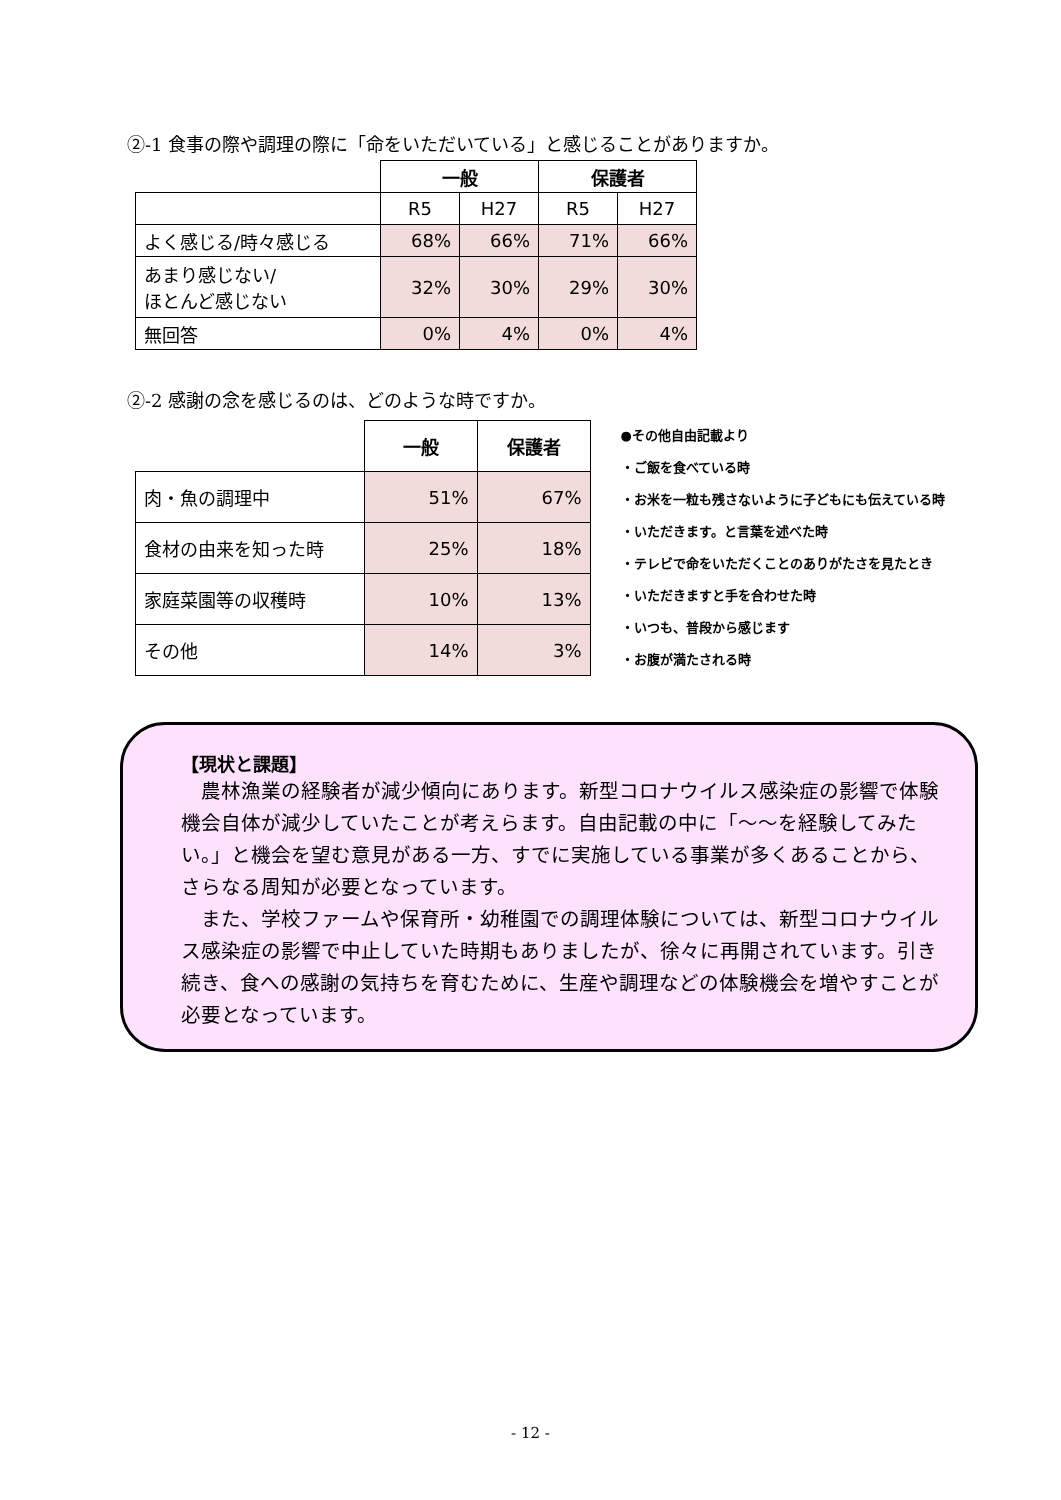②-1 食事の際や調理の際に「命をいただいている」と感じることがありますか。
| | 一般 | | 保護者 | |
| | R5 | H27 | R5 | H27 |
| よく感じる/時々感じる | 68% | 66% | 71% | 66% |
| あまり感じない/ ほとんど感じない | 32% | 30% | 29% | 30% |
| 無回答 | 0% | 4% | 0% | 4% |
②-2 感謝の念を感じるのは、どのような時ですか。
| | 一般 | 保護者 |
| 肉・魚の調理中 | 51% | 67% |
| 食材の由来を知った時 | 25% | 18% |
| 家庭菜園等の収穫時 | 10% | 13% |
| その他 | 14% | 3% |
●その他自由記載より
・ご飯を食べている時
・お米を一粒も残さないように子どもにも伝えている時
・いただきます。と言葉を述べた時
・テレビで命をいただくことのありがたさを見たとき
・いただきますと手を合わせた時
・いつも、普段から感じます
・お腹が満たされる時
【現状と課題】
農林漁業の経験者が減少傾向にあります。新型コロナウイルス感染症の影響で体験機会自体が減少していたことが考えらます。自由記載の中に「～～を経験してみたい。」と機会を望む意見がある一方、すでに実施している事業が多くあることから、さらなる周知が必要となっています。
また、学校ファームや保育所・幼稚園での調理体験については、新型コロナウイルス感染症の影響で中止していた時期もありましたが、徐々に再開されています。引き続き、食への感謝の気持ちを育むために、生産や調理などの体験機会を増やすことが必要となっています。
- 12 -